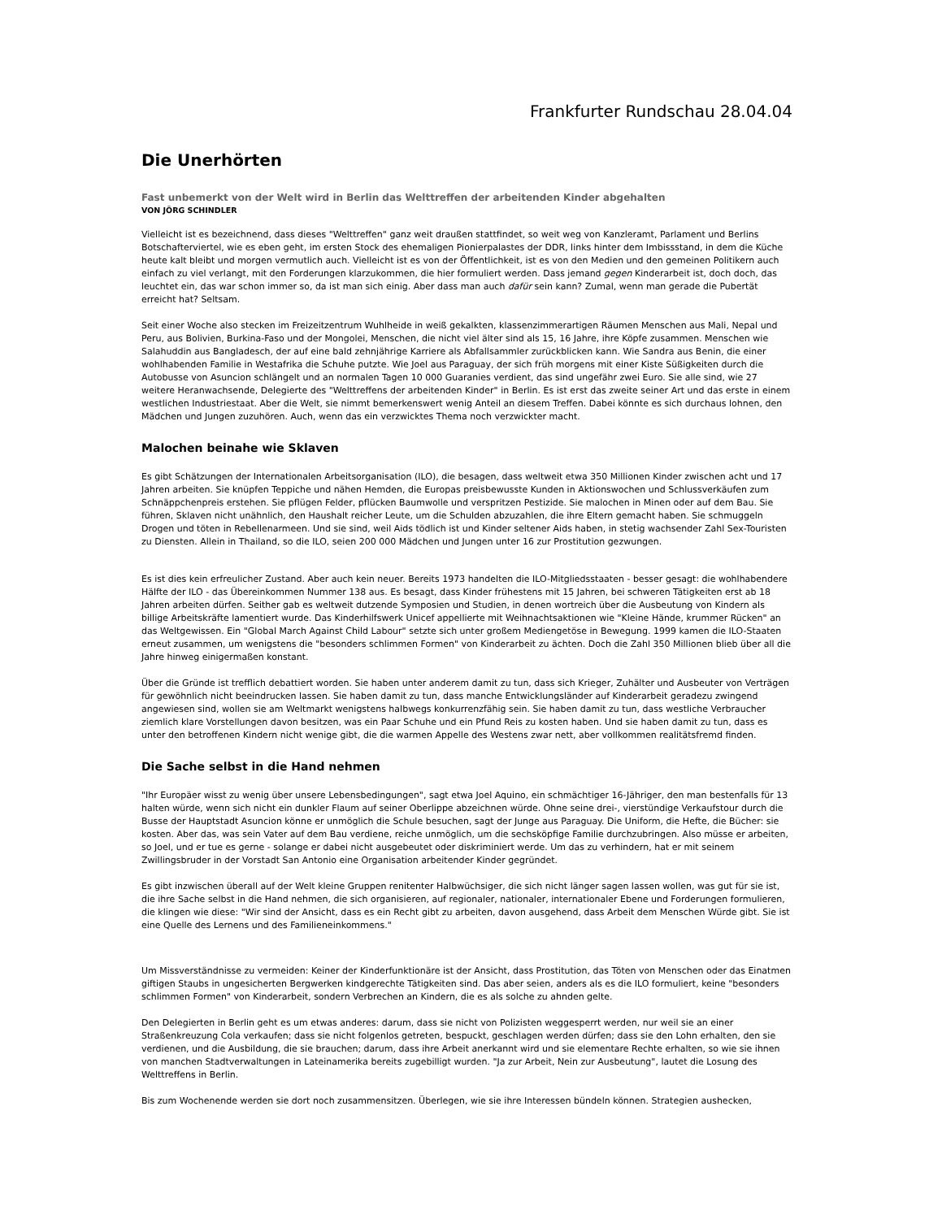Frankfurter Rundschau 28.04.04
Die Unerhörten
Fast unbemerkt von der Welt wird in Berlin das Welttreffen der arbeitenden Kinder abgehalten
VON JÖRG SCHINDLER
Vielleicht ist es bezeichnend, dass dieses "Welttreffen" ganz weit draußen stattfindet, so weit weg von Kanzleramt, Parlament und Berlins Botschafterviertel, wie es eben geht, im ersten Stock des ehemaligen Pionierpalastes der DDR, links hinter dem Imbissstand, in dem die Küche heute kalt bleibt und morgen vermutlich auch. Vielleicht ist es von der Öffentlichkeit, ist es von den Medien und den gemeinen Politikern auch einfach zu viel verlangt, mit den Forderungen klarzukommen, die hier formuliert werden. Dass jemand gegen Kinderarbeit ist, doch doch, das leuchtet ein, das war schon immer so, da ist man sich einig. Aber dass man auch dafür sein kann? Zumal, wenn man gerade die Pubertät erreicht hat? Seltsam.
Seit einer Woche also stecken im Freizeitzentrum Wuhlheide in weiß gekalkten, klassenzimmerartigen Räumen Menschen aus Mali, Nepal und Peru, aus Bolivien, Burkina-Faso und der Mongolei, Menschen, die nicht viel älter sind als 15, 16 Jahre, ihre Köpfe zusammen. Menschen wie Salahuddin aus Bangladesch, der auf eine bald zehnjährige Karriere als Abfallsammler zurückblicken kann. Wie Sandra aus Benin, die einer wohlhabenden Familie in Westafrika die Schuhe putzte. Wie Joel aus Paraguay, der sich früh morgens mit einer Kiste Süßigkeiten durch die Autobusse von Asuncion schlängelt und an normalen Tagen 10 000 Guaranies verdient, das sind ungefähr zwei Euro. Sie alle sind, wie 27 weitere Heranwachsende, Delegierte des "Welttreffens der arbeitenden Kinder" in Berlin. Es ist erst das zweite seiner Art und das erste in einem westlichen Industriestaat. Aber die Welt, sie nimmt bemerkenswert wenig Anteil an diesem Treffen. Dabei könnte es sich durchaus lohnen, den Mädchen und Jungen zuzuhören. Auch, wenn das ein verzwicktes Thema noch verzwickter macht.
Malochen beinahe wie Sklaven
Es gibt Schätzungen der Internationalen Arbeitsorganisation (ILO), die besagen, dass weltweit etwa 350 Millionen Kinder zwischen acht und 17 Jahren arbeiten. Sie knüpfen Teppiche und nähen Hemden, die Europas preisbewusste Kunden in Aktionswochen und Schlussverkäufen zum Schnäppchenpreis erstehen. Sie pflügen Felder, pflücken Baumwolle und verspritzen Pestizide. Sie malochen in Minen oder auf dem Bau. Sie führen, Sklaven nicht unähnlich, den Haushalt reicher Leute, um die Schulden abzuzahlen, die ihre Eltern gemacht haben. Sie schmuggeln Drogen und töten in Rebellenarmeen. Und sie sind, weil Aids tödlich ist und Kinder seltener Aids haben, in stetig wachsender Zahl Sex-Touristen zu Diensten. Allein in Thailand, so die ILO, seien 200 000 Mädchen und Jungen unter 16 zur Prostitution gezwungen.
Es ist dies kein erfreulicher Zustand. Aber auch kein neuer. Bereits 1973 handelten die ILO-Mitgliedsstaaten - besser gesagt: die wohlhabendere Hälfte der ILO - das Übereinkommen Nummer 138 aus. Es besagt, dass Kinder frühestens mit 15 Jahren, bei schweren Tätigkeiten erst ab 18 Jahren arbeiten dürfen. Seither gab es weltweit dutzende Symposien und Studien, in denen wortreich über die Ausbeutung von Kindern als billige Arbeitskräfte lamentiert wurde. Das Kinderhilfswerk Unicef appellierte mit Weihnachtsaktionen wie "Kleine Hände, krummer Rücken" an das Weltgewissen. Ein "Global March Against Child Labour" setzte sich unter großem Mediengetöse in Bewegung. 1999 kamen die ILO-Staaten erneut zusammen, um wenigstens die "besonders schlimmen Formen" von Kinderarbeit zu ächten. Doch die Zahl 350 Millionen blieb über all die Jahre hinweg einigermaßen konstant.
Über die Gründe ist trefflich debattiert worden. Sie haben unter anderem damit zu tun, dass sich Krieger, Zuhälter und Ausbeuter von Verträgen für gewöhnlich nicht beeindrucken lassen. Sie haben damit zu tun, dass manche Entwicklungsländer auf Kinderarbeit geradezu zwingend angewiesen sind, wollen sie am Weltmarkt wenigstens halbwegs konkurrenzfähig sein. Sie haben damit zu tun, dass westliche Verbraucher ziemlich klare Vorstellungen davon besitzen, was ein Paar Schuhe und ein Pfund Reis zu kosten haben. Und sie haben damit zu tun, dass es unter den betroffenen Kindern nicht wenige gibt, die die warmen Appelle des Westens zwar nett, aber vollkommen realitätsfremd finden.
Die Sache selbst in die Hand nehmen
"Ihr Europäer wisst zu wenig über unsere Lebensbedingungen", sagt etwa Joel Aquino, ein schmächtiger 16-Jähriger, den man bestenfalls für 13 halten würde, wenn sich nicht ein dunkler Flaum auf seiner Oberlippe abzeichnen würde. Ohne seine drei-, vierstündige Verkaufstour durch die Busse der Hauptstadt Asuncion könne er unmöglich die Schule besuchen, sagt der Junge aus Paraguay. Die Uniform, die Hefte, die Bücher: sie kosten. Aber das, was sein Vater auf dem Bau verdiene, reiche unmöglich, um die sechsköpfige Familie durchzubringen. Also müsse er arbeiten, so Joel, und er tue es gerne - solange er dabei nicht ausgebeutet oder diskriminiert werde. Um das zu verhindern, hat er mit seinem Zwillingsbruder in der Vorstadt San Antonio eine Organisation arbeitender Kinder gegründet.
Es gibt inzwischen überall auf der Welt kleine Gruppen renitenter Halbwüchsiger, die sich nicht länger sagen lassen wollen, was gut für sie ist, die ihre Sache selbst in die Hand nehmen, die sich organisieren, auf regionaler, nationaler, internationaler Ebene und Forderungen formulieren, die klingen wie diese: "Wir sind der Ansicht, dass es ein Recht gibt zu arbeiten, davon ausgehend, dass Arbeit dem Menschen Würde gibt. Sie ist eine Quelle des Lernens und des Familieneinkommens."
Um Missverständnisse zu vermeiden: Keiner der Kinderfunktionäre ist der Ansicht, dass Prostitution, das Töten von Menschen oder das Einatmen giftigen Staubs in ungesicherten Bergwerken kindgerechte Tätigkeiten sind. Das aber seien, anders als es die ILO formuliert, keine "besonders schlimmen Formen" von Kinderarbeit, sondern Verbrechen an Kindern, die es als solche zu ahnden gelte.
Den Delegierten in Berlin geht es um etwas anderes: darum, dass sie nicht von Polizisten weggesperrt werden, nur weil sie an einer Straßenkreuzung Cola verkaufen; dass sie nicht folgenlos getreten, bespuckt, geschlagen werden dürfen; dass sie den Lohn erhalten, den sie verdienen, und die Ausbildung, die sie brauchen; darum, dass ihre Arbeit anerkannt wird und sie elementare Rechte erhalten, so wie sie ihnen von manchen Stadtverwaltungen in Lateinamerika bereits zugebilligt wurden. "Ja zur Arbeit, Nein zur Ausbeutung", lautet die Losung des Welttreffens in Berlin.
Bis zum Wochenende werden sie dort noch zusammensitzen. Überlegen, wie sie ihre Interessen bündeln können. Strategien aushecken,